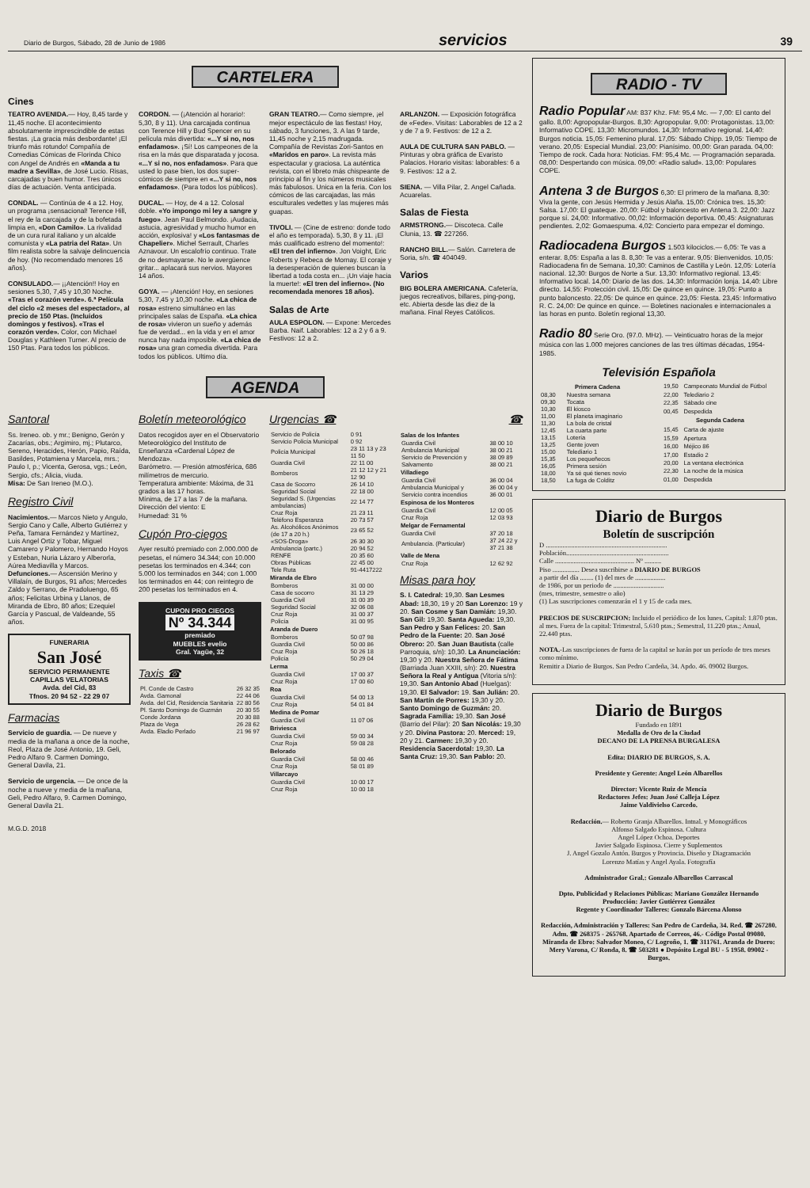Diario de Burgos, Sábado, 28 de Junio de 1986 servicios 39
CARTELERA
Cines
TEATRO AVENIDA.— Hoy, 8,45 tarde y 11,45 noche. El acontecimiento absolutamente imprescindible de estas fiestas. ¡La gracia más desbordante! ¡El triunfo más rotundo! Compañía de Comedias Cómicas de Florinda Chico con Angel de Andrés en «Manda a tu madre a Sevilla», de José Lucio. Risas, carcajadas y buen humor. Tres únicos días de actuación. Venta anticipada.
CONDAL. — Continúa de 4 a 12. Hoy, un programa ¡sensacional! Terence Hill, el rey de la carcajada y de la bofetada limpia en, «Don Camilo». La rivalidad de un cura rural italiano y un alcalde comunista y «La patria del Rata». Un film realista sobre la salvaje delincuencia de hoy. (No recomendado menores 16 años).
CONSULADO.— ¡¡Atención!! Hoy en sesiones 5,30, 7,45 y 10,30 Noche. «Tras el corazón verde». 6.ª Película del ciclo «2 meses del espectador», al precio de 150 Ptas. (Incluidos domingos y festivos). «Tras el corazón verde». Color, con Michael Douglas y Kathleen Turner. Al precio de 150 Ptas. Para todos los públicos.
CORDON. — (¡Atención al horario!: 5,30, 8 y 11). Una carcajada continua con Terence Hill y Bud Spencer en su película más divertida: «...Y si no, nos enfadamos». ¡Sí! Los campeones de la risa en la más que disparatada y jocosa. «...Y si no, nos enfadamos». Para que usted lo pase bien, los dos super-cómicos de siempre en «...Y si no, nos enfadamos». (Para todos los públicos).
DUCAL. — Hoy, de 4 a 12. Colosal doble. «Yo impongo mi ley a sangre y fuego». Jean Paul Belmondo. ¡Audacia, astucia, agresividad y mucho humor en acción, explosiva! y «Los fantasmas de Chapelier». Michel Serrault, Charles Aznavour. Un escalofrío continuo. Trate de no desmayarse. No le avergüence gritar... aplacará sus nervios. Mayores 14 años.
GOYA. — ¡Atención! Hoy, en sesiones 5,30, 7,45 y 10,30 noche. «La chica de rosa» estreno simultáneo en las principales salas de España. «La chica de rosa» vivieron un sueño y además fue de verdad... en la vida y en el amor nunca hay nada imposible. «La chica de rosa» una gran comedia divertida. Para todos los públicos. Ultimo día.
GRAN TEATRO.— Como siempre, ¡el mejor espectáculo de las fiestas! Hoy, sábado, 3 funciones, 3. A las 9 tarde, 11,45 noche y 2,15 madrugada. Compañía de Revistas Zori-Santos en «Maridos en paro». La revista más espectacular y graciosa. La auténtica revista, con el libreto más chispeante de principio al fin y los números musicales más fabulosos. Unica en la feria. Con los cómicos de las carcajadas, las más esculturales vedettes y las mujeres más guapas.
TIVOLI. — (Cine de estreno: donde todo el año es temporada). 5,30, 8 y 11. ¡El más cualificado estreno del momento!: «El tren del infierno». Jon Voight, Eric Roberts y Rebeca de Mornay. El coraje y la desesperación de quienes buscan la libertad a toda costa en... ¡Un viaje hacia la muerte!: «El tren del infierno». (No recomendada menores 18 años).
Salas de Arte
AULA ESPOLON. — Expone: Mercedes Barba. Naif. Laborables: 12 a 2 y 6 a 9. Festivos: 12 a 2.
ARLANZON. — Exposición fotográfica de «Fede». Visitas: Laborables de 12 a 2 y de 7 a 9. Festivos: de 12 a 2.
AULA DE CULTURA SAN PABLO. — Pinturas y obra gráfica de Evaristo Palacios. Horario visitas: laborables: 6 a 9. Festivos: 12 a 2.
SIENA. — Villa Pilar, 2. Angel Cañada. Acuarelas.
Salas de Fiesta
ARMSTRONG.— Discoteca. Calle Clunia, 13. ☎ 227266.
RANCHO BILL.— Salón. Carretera de Soria, s/n. ☎ 404049.
Varios
BIG BOLERA AMERICANA. Cafetería, juegos recreativos, billares, ping-pong, etc. Abierta desde las diez de la mañana. Final Reyes Católicos.
AGENDA
Santoral
Ss. Ireneo. ob. y mr.; Benigno, Gerón y Zacarías, obs.; Argimiro, mj.; Plutarco, Sereno, Heracides, Herón, Papio, Raída, Basildes, Potamiena y Marcela, mrs.; Paulo I, p.; Vicenta, Gerosa, vgs.; León, Sergio, cfs.; Alicia, viuda.
Misa: De San Ireneo (M.O.).
Registro Civil
Nacimientos.— Marcos Nieto y Angulo, Sergio Cano y Calle, Alberto Gutiérrez y Peña, Tamara Fernández y Martínez, Luis Angel Ortiz y Tobar, Miguel Camarero y Palomero, Hernando Hoyos y Esteban, Nuria Lázaro y Alberorla, Aúrea Mediavilla y Marcos.
Defunciones.— Ascensión Merino y Villalaín, de Burgos, 91 años; Mercedes Zaldo y Serrano, de Pradoluengo, 65 años; Felicitas Urbina y Llanos, de Miranda de Ebro, 80 años; Ezequiel García y Pascual, de Valdeande, 55 años.
FUNERARIA
San José
SERVICIO PERMANENTE
CAPILLAS VELATORIAS
Avda. del Cid, 83
Tfnos. 20 94 52 - 22 29 07
Farmacias
Servicio de guardia. — De nueve y media de la mañana a once de la noche, Reol, Plaza de José Antonio, 19. Geli, Pedro Alfaro 9. Carmen Domingo, General Davila, 21.
Servicio de urgencia. — De once de la noche a nueve y media de la mañana, Geli, Pedro Alfaro, 9. Carmen Domingo, General Davila 21.
Boletín meteorológico
Datos recogidos ayer en el Observatorio Meteorológico del Instituto de Enseñanza «Cardenal López de Mendoza».
Barómetro. — Presión atmosférica, 686 milímetros de mercurio.
Temperatura ambiente: Máxima, de 31 grados a las 17 horas.
Mínima, de 17 a las 7 de la mañana.
Dirección del viento: E
Humedad: 31 %
Cupón Pro-ciegos
Ayer resultó premiado con 2.000.000 de pesetas, el número 34.344; con 10.000 pesetas los terminados en 4.344; con 5.000 los terminados en 344; con 1.000 los terminados en 44; con reintegro de 200 pesetas los terminados en 4.
CUPON PRO CIEGOS
Nº 34.344
premiado
MUEBLES evelio
Gral. Yagüe, 32
Taxis ☎
| Pl. Conde de Castro | 26 32 35 |
| Avda. Gamonal | 22 44 06 |
| Avda. del Cid, Residencia Sanitaria | 22 80 56 |
| Pl. Santo Domingo de Guzmán | 20 30 55 |
| Conde Jordana | 20 30 88 |
| Plaza de Vega | 26 28 62 |
| Avda. Eladio Perlado | 21 96 97 |
Urgencias ☎
| Servicio de Policía | 0 91 |
| Servicio Policía Municipal | 0 92 |
| Policía Municipal | 23 11 13 y 23 11 50 |
| Guardia Civil | 22 11 00 |
| Bomberos | 21 12 12 y 21 12 90 |
| Casa de Socorro | 26 14 10 |
| Seguridad Social | 22 18 00 |
| Seguridad S. (Urgencias ambulancias) | 22 14 77 |
| Cruz Roja | 21 23 11 |
| Teléfono Esperanza | 20 73 57 |
| As. Alcohólicos Anónimos (de 17 a 20 h.) | 23 65 52 |
| «SOS-Droga» | 26 30 30 |
| Ambulancia (partc.) | 20 94 52 |
| RENFE | 20 35 60 |
| Obras Públicas | 22 45 00 |
| Tele Ruta | 91-4417222 |
| Miranda de Ebro | |
| Bomberos | 31 00 00 |
| Casa de socorro | 31 13 29 |
| Guardia Civil | 31 00 39 |
| Seguridad Social | 32 06 08 |
| Cruz Roja | 31 00 37 |
| Policía | 31 00 95 |
| Aranda de Duero | |
| Bomberos | 50 07 98 |
| Guardia Civil | 50 00 86 |
| Cruz Roja | 50 26 18 |
| Policía | 50 29 04 |
| Lerma | |
| Guardia Civil | 17 00 37 |
| Cruz Roja | 17 00 60 |
| Roa | |
| Guardia Civil | 54 00 13 |
| Cruz Roja | 54 01 84 |
| Medina de Pomar | |
| Guardia Civil | 11 07 06 |
| Briviesca | |
| Guardia Civil | 59 00 34 |
| Cruz Roja | 59 08 28 |
| Belorado | |
| Guardia Civil | 58 00 46 |
| Cruz Roja | 58 01 89 |
| Villarcayo | |
| Guardia Civil | 10 00 17 |
| Cruz Roja | 10 00 18 |
☎
| Salas de los Infantes | |
| --- | --- |
| Guardia Civil | 38 00 10 |
| Ambulancia Municipal | 38 00 21 |
| Servicio de Prevención y Salvamento | 38 09 89 38 00 21 |
| Villadiego | |
| Guardia Civil | 36 00 04 |
| Ambulancia Municipal y Servicio contra incendios | 36 00 04 y 36 00 01 |
| Espinosa de los Monteros | |
| Guardia Civil | 12 00 05 |
| Cruz Roja | 12 03 93 |
| Melgar de Fernamental | |
| Guardia Civil | 37 20 18 |
| Ambulancia. (Particular) | 37 24 22 y 37 21 38 |
| Valle de Mena | |
| Cruz Roja | 12 62 92 |
Misas para hoy
S. I. Catedral: 19,30. San Lesmes Abad: 18,30, 19 y 20 San Lorenzo: 19 y 20. San Cosme y San Damián: 19,30. San Gil: 19,30. Santa Agueda: 19,30. San Pedro y San Felices: 20. San Pedro de la Fuente: 20. San José Obrero: 20. San Juan Bautista (calle Parroquia, s/n): 10,30. La Anunciación: 19,30 y 20. Nuestra Señora de Fátima (Barriada Juan XXIII, s/n): 20. Nuestra Señora la Real y Antigua (Vitoria s/n): 19,30. San Antonio Abad (Huelgas): 19,30. El Salvador: 19. San Julián: 20. San Martín de Porres: 19,30 y 20. Santo Domingo de Guzmán: 20. Sagrada Familia: 19,30. San José (Barrio del Pilar): 20 San Nicolás: 19,30 y 20. Divina Pastora: 20. Merced: 19, 20 y 21. Carmen: 19,30 y 20. Residencia Sacerdotal: 19,30. La Santa Cruz: 19,30. San Pablo: 20.
M.G.D. 2018
RADIO - TV
Radio Popular AM: 837 Khz. FM: 95,4 Mc. — 7,00: El canto del gallo. 8,00: Agropopular-Burgos. 8,30: Agropopular. 9,00: Protagonistas. 13,00: Informativo COPE. 13,30: Micromundos. 14,30: Informativo regional. 14,40: Burgos noticia. 15,05: Femenino plural. 17,05: Sábado Chipp. 19,05: Tiempo de verano. 20,05: Especial Mundial. 23,00: Pianísimo. 00,00: Gran parada. 04,00: Tiempo de rock. Cada hora: Noticias. FM: 95,4 Mc. — Programación separada. 08,00: Despertando con música. 09,00: «Radio salud». 13,00: Populares COPE.
Antena 3 de Burgos 6,30: El primero de la mañana. 8,30: Viva la gente, con Jesús Hermida y Jesús Alaña. 15,00: Crónica tres. 15,30: Salsa. 17,00: El guateque. 20,00: Fútbol y baloncesto en Antena 3. 22,00: Jazz porque sí. 24,00: Informativo. 00,02: Información deportiva. 00,45: Asignaturas pendientes. 2,02: Gomaespuma. 4,02: Concierto para empezar el domingo.
Radiocadena Burgos 1.503 kilociclos.— 6,05: Te vas a enterar. 8,05: España a las 8. 8,30: Te vas a enterar. 9,05: Bienvenidos. 10,05: Radiocadena fin de Semana. 10,30: Caminos de Castilla y León. 12,05: Lotería nacional. 12,30: Burgos de Norte a Sur. 13,30: Informativo regional. 13,45: Informativo local. 14,00: Diario de las dos. 14,30: Información lonja. 14,40: Libre directo. 14,55: Protección civil. 15,05: De quince en quince. 19,05: Punto a punto baloncesto. 22,05: De quince en quince. 23,05: Fiesta. 23,45: Informativo R. C. 24,00: De quince en quince. — Boletines nacionales e internacionales a las horas en punto. Boletín regional 13,30.
Radio 80 Serie Oro. (97.0. MHz). — Veinticuatro horas de la mejor música con las 1.000 mejores canciones de las tres últimas décadas, 1954-1985.
Televisión Española
| Primera Cadena | |
| --- | --- |
| 08,30 | Nuestra semana |
| 09,30 | Tocata |
| 10,30 | El kiosco |
| 11,00 | El planeta imaginario |
| 11,30 | La bola de cristal |
| 12,45 | La cuarta parte |
| 13,15 | Lotería |
| 13,25 | Gente joven |
| 15,00 | Telediario 1 |
| 15,35 | Los pequeñecos |
| 16,05 | Primera sesión |
| 18,00 | Ya sé qué tienes novio |
| 18,50 | La fuga de Colditz |
| 19,50 | Campeonato Mundial de Fútbol |
| 22,00 | Telediario 2 |
| 22,35 | Sábado cine |
| 00,45 | Despedida |
| Segunda Cadena | |
| 15,45 | Carta de ajuste |
| 15,59 | Apertura |
| 16,00 | Méjico 86 |
| 17,00 | Estadio 2 |
| 20,00 | La ventana electrónica |
| 22,30 | La noche de la música |
| 01,00 | Despedida |
Diario de Burgos
Boletín de suscripción
D ........................................................................
Población.............................................................
Calle ............................................... Nº ..........
Piso ................ Desea suscribirse a DIARIO DE BURGOS
a partir del día ........ (1) del mes de ..................
de 1986, por un periodo de ..............................
(mes, trimestre, semestre o año)
(1) Las suscripciones comenzarán el 1 y 15 de cada mes.
PRECIOS DE SUSCRIPCION: Incluido el periódico de los lunes. Capital: 1.870 ptas. al mes. Fuera de la capital: Trimestral, 5.610 ptas.; Semestral, 11.220 ptas.; Anual, 22.440 ptas.
NOTA.-Las suscripciones de fuera de la capital se harán por un período de tres meses como mínimo.
Remitir a Diario de Burgos. San Pedro Cardeña, 34. Apdo. 46. 09002 Burgos.
Diario de Burgos
Fundado en 1891
Medalla de Oro de la Ciudad
DECANO DE LA PRENSA BURGALESA
Edita: DIARIO DE BURGOS, S. A.
Presidente y Gerente: Angel León Albarellos
Director: Vicente Ruiz de Mencía
Redactores Jefes: Juan José Calleja López
Jaime Valdivielso Carcedo.
Redacción.— Roberto Granja Albarellos. Intnal. y Monográficos
Alfonso Salgado Espinosa. Cultura
Angel López Ochoa. Deportes
Javier Salgado Espinosa. Cierre y Suplementos
J. Angel Gozalo Antón. Burgos y Provincia. Diseño y Diagramación
Lorenzo Matías y Angel Ayala. Fotografía
Administrador Gral.: Gonzalo Albarellos Carrascal
Dpto. Publicidad y Relaciones Públicas: Mariano González Hernando
Producción: Javier Gutiérrez González
Regente y Coordinador Talleres: Gonzalo Bárcena Alonso
Redacción, Administración y Talleres: San Pedro de Cardeña, 34. Red. ☎ 267280. Adm. ☎ 268375 - 265768. Apartado de Correos, 46.- Código Postal 09080. Miranda de Ebro: Salvador Moneo, C/ Logroño, 1. ☎ 311761. Aranda de Duero: Mery Varona, C/ Ronda, 8. ☎ 503281 ● Depósito Legal BU - 5 1958. 09002 - Burgos.